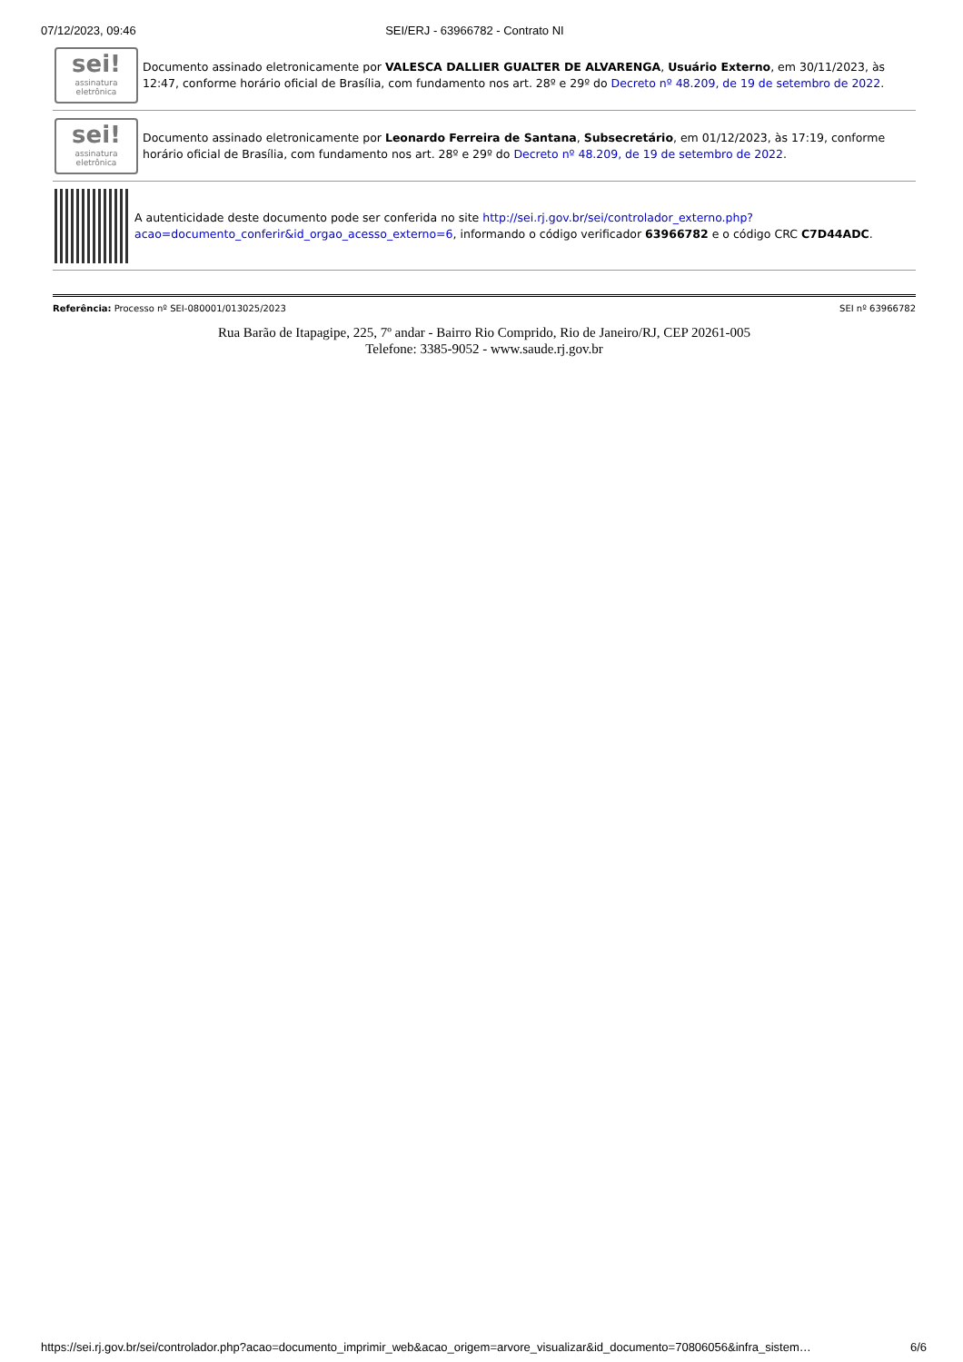07/12/2023, 09:46 SEI/ERJ - 63966782 - Contrato NI
sei!
assinatura eletrônica
Documento assinado eletronicamente por VALESCA DALLIER GUALTER DE ALVARENGA, Usuário Externo, em 30/11/2023, às 12:47, conforme horário oficial de Brasília, com fundamento nos art. 28º e 29º do Decreto nº 48.209, de 19 de setembro de 2022.
sei!
assinatura eletrônica
Documento assinado eletronicamente por Leonardo Ferreira de Santana, Subsecretário, em 01/12/2023, às 17:19, conforme horário oficial de Brasília, com fundamento nos art. 28º e 29º do Decreto nº 48.209, de 19 de setembro de 2022.
A autenticidade deste documento pode ser conferida no site http://sei.rj.gov.br/sei/controlador_externo.php?acao=documento_conferir&id_orgao_acesso_externo=6, informando o código verificador 63966782 e o código CRC C7D44ADC.
Referência: Processo nº SEI-080001/013025/2023 SEI nº 63966782
Rua Barão de Itapagipe, 225, 7º andar - Bairro Rio Comprido, Rio de Janeiro/RJ, CEP 20261-005
Telefone: 3385-9052 - www.saude.rj.gov.br
https://sei.rj.gov.br/sei/controlador.php?acao=documento_imprimir_web&acao_origem=arvore_visualizar&id_documento=70806056&infra_sistem… 6/6